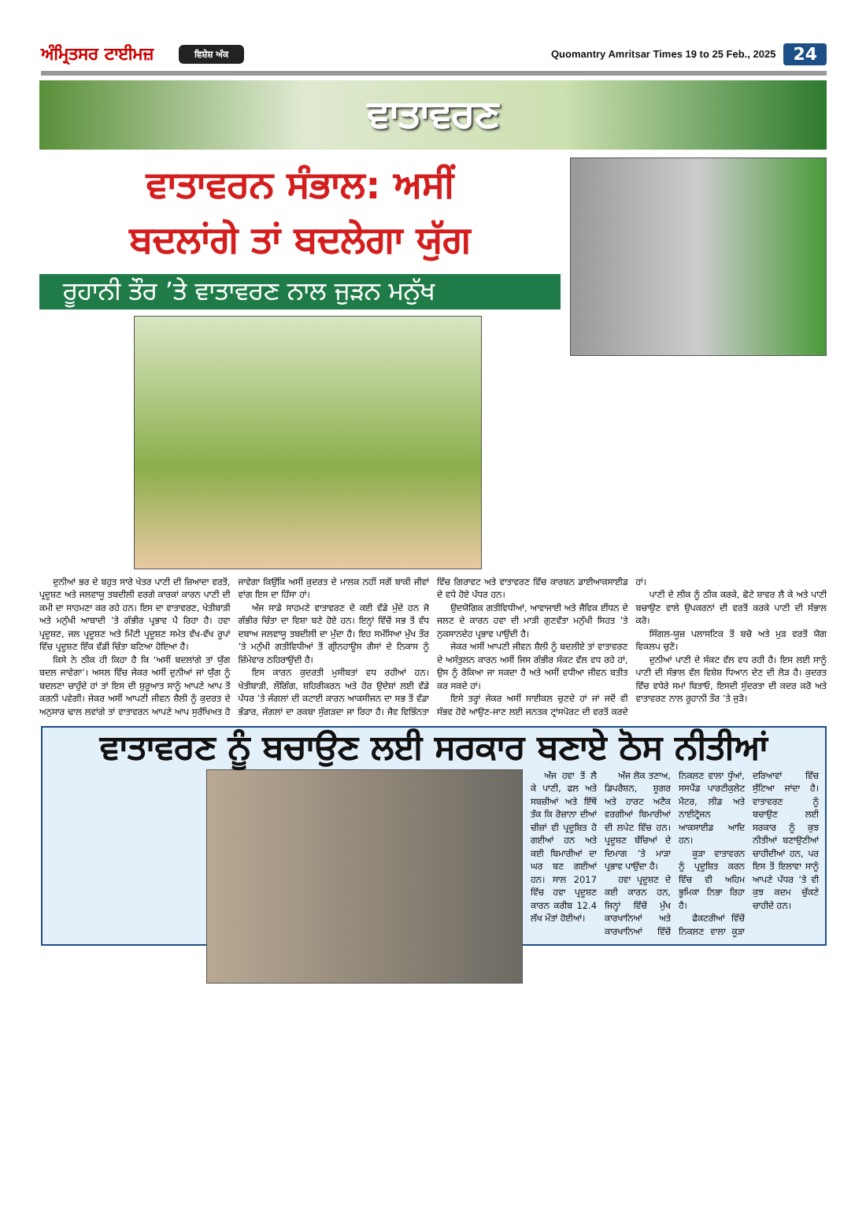ਅੰਮ੍ਰਿਤਸਰ ਟਾਈਮਜ਼
ਵਿਸ਼ੇਸ਼ ਅੰਕ
Quomantry Amritsar Times 19 to 25 Feb., 2025
24
ਵਾਤਾਵਰਣ
ਵਾਤਾਵਰਨ ਸੰਭਾਲ: ਅਸੀਂ
ਬਦਲਾਂਗੇ ਤਾਂ ਬਦਲੇਗਾ ਯੁੱਗ
ਰੂਹਾਨੀ ਤੌਰ ’ਤੇ ਵਾਤਾਵਰਣ ਨਾਲ ਜੁੜਨ ਮਨੁੱਖ
ਦੁਨੀਆਂ ਭਰ ਦੇ ਬਹੁਤ ਸਾਰੇ ਖੇਤਰ ਪਾਣੀ ਦੀ ਜ਼ਿਆਦਾ ਵਰਤੋਂ, ਪ੍ਰਦੂਸ਼ਣ ਅਤੇ ਜਲਵਾਯੂ ਤਬਦੀਲੀ ਵਰਗੇ ਕਾਰਕਾਂ ਕਾਰਨ ਪਾਣੀ ਦੀ ਕਮੀ ਦਾ ਸਾਹਮਣਾ ਕਰ ਰਹੇ ਹਨ। ਇਸ ਦਾ ਵਾਤਾਵਰਣ, ਖੇਤੀਬਾੜੀ ਅਤੇ ਮਨੁੱਖੀ ਆਬਾਦੀ ’ਤੇ ਗੰਭੀਰ ਪ੍ਰਭਾਵ ਪੈ ਰਿਹਾ ਹੈ। ਹਵਾ ਪ੍ਰਦੂਸ਼ਣ, ਜਲ ਪ੍ਰਦੂਸ਼ਣ ਅਤੇ ਮਿੱਟੀ ਪ੍ਰਦੂਸ਼ਣ ਸਮੇਤ ਵੱਖ-ਵੱਖ ਰੂਪਾਂ ਵਿੱਚ ਪ੍ਰਦੂਸ਼ਣ ਇੱਕ ਵੱਡੀ ਚਿੰਤਾ ਬਣਿਆ ਹੋਇਆ ਹੈ।
ਕਿਸੇ ਨੇ ਠੀਕ ਹੀ ਕਿਹਾ ਹੈ ਕਿ ‘ਅਸੀਂ ਬਦਲਾਂਗੇ ਤਾਂ ਯੁੱਗ ਬਦਲ ਜਾਵੇਗਾ’। ਅਸਲ ਵਿੱਚ ਜੇਕਰ ਅਸੀਂ ਦੁਨੀਆਂ ਜਾਂ ਯੁੱਗ ਨੂੰ ਬਦਲਣਾ ਚਾਹੁੰਦੇ ਹਾਂ ਤਾਂ ਇਸ ਦੀ ਸ਼ੁਰੂਆਤ ਸਾਨੂੰ ਆਪਣੇ ਆਪ ਤੋਂ ਕਰਨੀ ਪਵੇਗੀ। ਜੇਕਰ ਅਸੀਂ ਆਪਣੀ ਜੀਵਨ ਸ਼ੈਲੀ ਨੂੰ ਕੁਦਰਤ ਦੇ ਅਨੁਸਾਰ ਢਾਲ ਲਵਾਂਗੇ ਤਾਂ ਵਾਤਾਵਰਨ ਆਪਣੇ ਆਪ ਸੁਰੱਖਿਅਤ ਹੋ ਜਾਵੇਗਾ ਕਿਉਂਕਿ ਅਸੀਂ ਕੁਦਰਤ ਦੇ ਮਾਲਕ ਨਹੀਂ ਸਗੋਂ ਬਾਕੀ ਜੀਵਾਂ ਵਾਂਗ ਇਸ ਦਾ ਹਿੱਸਾ ਹਾਂ।
ਅੱਜ ਸਾਡੇ ਸਾਹਮਣੇ ਵਾਤਾਵਰਣ ਦੇ ਕਈ ਵੱਡੇ ਮੁੱਦੇ ਹਨ ਜੋ ਗੰਭੀਰ ਚਿੰਤਾ ਦਾ ਵਿਸ਼ਾ ਬਣੇ ਹੋਏ ਹਨ। ਇਨ੍ਹਾਂ ਵਿੱਚੋਂ ਸਭ ਤੋਂ ਵੱਧ ਦਬਾਅ ਜਲਵਾਯੂ ਤਬਦੀਲੀ ਦਾ ਮੁੱਦਾ ਹੈ। ਇਹ ਸਮੱਸਿਆ ਮੁੱਖ ਤੌਰ ’ਤੇ ਮਨੁੱਖੀ ਗਤੀਵਿਧੀਆਂ ਤੋਂ ਗ੍ਰੀਨਹਾਊਸ ਗੈਸਾਂ ਦੇ ਨਿਕਾਸ ਨੂੰ ਜ਼ਿੰਮੇਵਾਰ ਠਹਿਰਾਉਂਦੀ ਹੈ।
ਇਸ ਕਾਰਨ ਕੁਦਰਤੀ ਮੁਸੀਬਤਾਂ ਵਧ ਰਹੀਆਂ ਹਨ। ਖੇਤੀਬਾੜੀ, ਲੌਗਿੰਗ, ਸ਼ਹਿਰੀਕਰਨ ਅਤੇ ਹੋਰ ਉਦੇਸ਼ਾਂ ਲਈ ਵੱਡੇ ਪੱਧਰ ’ਤੇ ਜੰਗਲਾਂ ਦੀ ਕਟਾਈ ਕਾਰਨ ਆਕਸੀਜਨ ਦਾ ਸਭ ਤੋਂ ਵੱਡਾ ਭੰਡਾਰ, ਜੰਗਲਾਂ ਦਾ ਰਕਬਾ ਸੁੰਗੜਦਾ ਜਾ ਰਿਹਾ ਹੈ। ਜੈਵ ਵਿਭਿੰਨਤਾ ਵਿੱਚ ਗਿਰਾਵਟ ਅਤੇ ਵਾਤਾਵਰਣ ਵਿੱਚ ਕਾਰਬਨ ਡਾਈਆਕਸਾਈਡ ਦੇ ਵਧੇ ਹੋਏ ਪੱਧਰ ਹਨ।
ਉਦਯੋਗਿਕ ਗਤੀਵਿਧੀਆਂ, ਆਵਾਜਾਈ ਅਤੇ ਜੈਵਿਕ ਈਂਧਨ ਦੇ ਜਲਣ ਦੇ ਕਾਰਨ ਹਵਾ ਦੀ ਮਾੜੀ ਗੁਣਵੱਤਾ ਮਨੁੱਖੀ ਸਿਹਤ ’ਤੇ ਨੁਕਸਾਨਦੇਹ ਪ੍ਰਭਾਵ ਪਾਉਂਦੀ ਹੈ।
ਜੇਕਰ ਅਸੀਂ ਆਪਣੀ ਜੀਵਨ ਸ਼ੈਲੀ ਨੂੰ ਬਦਲੀਏ ਤਾਂ ਵਾਤਾਵਰਣ ਦੇ ਅਸੰਤੁਲਨ ਕਾਰਨ ਅਸੀਂ ਜਿਸ ਗੰਭੀਰ ਸੰਕਟ ਵੱਲ ਵਧ ਰਹੇ ਹਾਂ, ਉਸ ਨੂੰ ਰੋਕਿਆ ਜਾ ਸਕਦਾ ਹੈ ਅਤੇ ਅਸੀਂ ਵਧੀਆ ਜੀਵਨ ਬਤੀਤ ਕਰ ਸਕਦੇ ਹਾਂ।
ਇਸੇ ਤਰ੍ਹਾਂ ਜੇਕਰ ਅਸੀਂ ਸਾਈਕਲ ਚੁਣਦੇ ਹਾਂ ਜਾਂ ਜਦੋਂ ਵੀ ਸੰਭਵ ਹੋਵੇ ਆਉਣ-ਜਾਣ ਲਈ ਜਨਤਕ ਟ੍ਰਾਂਸਪੋਰਟ ਦੀ ਵਰਤੋਂ ਕਰਦੇ ਹਾਂ।
ਪਾਣੀ ਦੇ ਲੀਕ ਨੂੰ ਠੀਕ ਕਰਕੇ, ਛੋਟੇ ਸ਼ਾਵਰ ਲੈ ਕੇ ਅਤੇ ਪਾਣੀ ਬਚਾਉਣ ਵਾਲੇ ਉਪਕਰਨਾਂ ਦੀ ਵਰਤੋਂ ਕਰਕੇ ਪਾਣੀ ਦੀ ਸੰਭਾਲ ਕਰੋ।
ਸਿੰਗਲ-ਯੂਜ਼ ਪਲਾਸਟਿਕ ਤੋਂ ਬਚੋ ਅਤੇ ਮੁੜ ਵਰਤੋਂ ਯੋਗ ਵਿਕਲਪ ਚੁਣੋ।
ਦੁਨੀਆਂ ਪਾਣੀ ਦੇ ਸੰਕਟ ਵੱਲ ਵਧ ਰਹੀ ਹੈ। ਇਸ ਲਈ ਸਾਨੂੰ ਪਾਣੀ ਦੀ ਸੰਭਾਲ ਵੱਲ ਵਿਸ਼ੇਸ਼ ਧਿਆਨ ਦੇਣ ਦੀ ਲੋੜ ਹੈ। ਕੁਦਰਤ ਵਿੱਚ ਵਧੇਰੇ ਸਮਾਂ ਬਿਤਾਓ, ਇਸਦੀ ਸੁੰਦਰਤਾ ਦੀ ਕਦਰ ਕਰੋ ਅਤੇ ਵਾਤਾਵਰਣ ਨਾਲ ਰੂਹਾਨੀ ਤੌਰ ’ਤੇ ਜੁੜੋ।
ਵਾਤਾਵਰਣ ਨੂੰ ਬਚਾਉਣ ਲਈ ਸਰਕਾਰ ਬਣਾਏ ਠੋਸ ਨੀਤੀਆਂ
ਅੱਜ ਹਵਾ ਤੋਂ ਲੈ ਕੇ ਪਾਣੀ, ਫਲ ਅਤੇ ਸਬਜ਼ੀਆਂ ਅਤੇ ਇੱਥੋਂ ਤੱਕ ਕਿ ਰੋਜ਼ਾਨਾ ਦੀਆਂ ਚੀਜ਼ਾਂ ਵੀ ਪ੍ਰਦੂਸ਼ਿਤ ਹੋ ਗਈਆਂ ਹਨ ਅਤੇ ਕਈ ਬਿਮਾਰੀਆਂ ਦਾ ਘਰ ਬਣ ਗਈਆਂ ਹਨ। ਸਾਲ 2017 ਵਿੱਚ ਹਵਾ ਪ੍ਰਦੂਸ਼ਣ ਕਾਰਨ ਕਰੀਬ 12.4 ਲੱਖ ਮੌਤਾਂ ਹੋਈਆਂ।
ਅੱਜ ਲੋਕ ਤਣਾਅ, ਡਿਪਰੈਸ਼ਨ, ਸ਼ੂਗਰ ਅਤੇ ਹਾਰਟ ਅਟੈਕ ਵਰਗੀਆਂ ਬਿਮਾਰੀਆਂ ਦੀ ਲਪੇਟ ਵਿੱਚ ਹਨ। ਪ੍ਰਦੂਸ਼ਣ ਬੱਚਿਆਂ ਦੇ ਦਿਮਾਗ ’ਤੇ ਮਾੜਾ ਪ੍ਰਭਾਵ ਪਾਉਂਦਾ ਹੈ।
ਹਵਾ ਪ੍ਰਦੂਸ਼ਣ ਦੇ ਕਈ ਕਾਰਨ ਹਨ, ਜਿਨ੍ਹਾਂ ਵਿੱਚੋਂ ਮੁੱਖ ਕਾਰਖਾਨਿਆਂ ਅਤੇ ਕਾਰਖਾਨਿਆਂ ਵਿੱਚੋਂ ਨਿਕਲਣ ਵਾਲਾ ਧੂੰਆਂ, ਸਸਪੈਂਡ ਪਾਰਟੀਕੁਲੇਟ ਮੈਟਰ, ਲੀਡ ਅਤੇ ਨਾਈਟ੍ਰੋਜਨ ਆਕਸਾਈਡ ਆਦਿ ਹਨ।
ਕੂੜਾ ਵਾਤਾਵਰਨ ਨੂੰ ਪ੍ਰਦੂਸ਼ਿਤ ਕਰਨ ਵਿੱਚ ਵੀ ਅਹਿਮ ਭੂਮਿਕਾ ਨਿਭਾ ਰਿਹਾ ਹੈ।
ਫੈਕਟਰੀਆਂ ਵਿੱਚੋਂ ਨਿਕਲਣ ਵਾਲਾ ਕੂੜਾ ਦਰਿਆਵਾਂ ਵਿੱਚ ਸੁੱਟਿਆ ਜਾਂਦਾ ਹੈ। ਵਾਤਾਵਰਣ ਨੂੰ ਬਚਾਉਣ ਲਈ ਸਰਕਾਰ ਨੂੰ ਕੁਝ ਨੀਤੀਆਂ ਬਣਾਉਣੀਆਂ ਚਾਹੀਦੀਆਂ ਹਨ, ਪਰ ਇਸ ਤੋਂ ਇਲਾਵਾ ਸਾਨੂੰ ਆਪਣੇ ਪੱਧਰ ’ਤੇ ਵੀ ਕੁਝ ਕਦਮ ਚੁੱਕਣੇ ਚਾਹੀਦੇ ਹਨ।